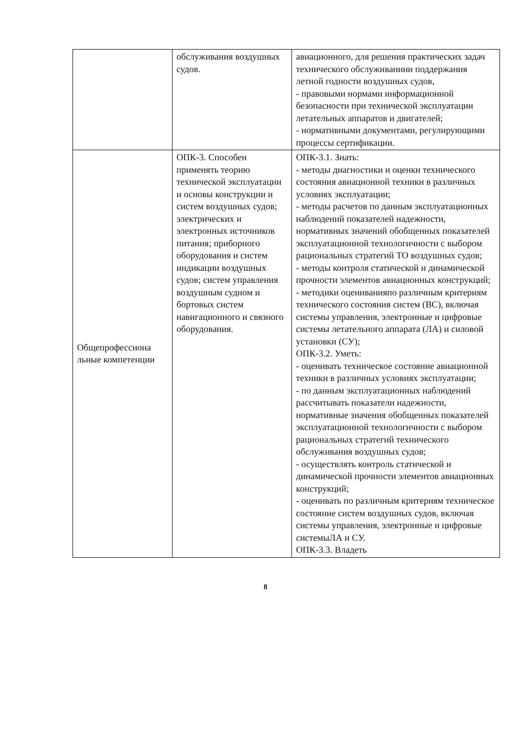| | обслуживания воздушных судов. | авиационного, для решения практических задач технического обслуживаниии поддержания летной годности воздушных судов, - правовыми нормами информационной безопасности при технической эксплуатации летательных аппаратов и двигателей; - нормативными документами, регулирующими процессы сертификации. |
| Общепрофессиона льные компетенции | ОПК-3. Способен применять теорию технической эксплуатации и основы конструкции и систем воздушных судов; электрических и электронных источников питания; приборного оборудования и систем индикации воздушных судов; систем управления воздушным судном и бортовых систем навигационного и связного оборудования. | ОПК-3.1. Знать: - методы диагностики и оценки технического состояния авиационной техники в различных условиях эксплуатации; - методы расчетов по данным эксплуатационных наблюдений показателей надежности, нормативных значений обобщенных показателей эксплуатационной технологичности с выбором рациональных стратегий ТО воздушных судов; - методы контроля статической и динамической прочности элементов авиационных конструкций; - методики оцениванияпо различным критериям технического состояния систем (ВС), включая системы управления, электронные и цифровые системы летательного аппарата (ЛА) и силовой установки (СУ); ОПК-3.2. Уметь: - оценивать техническое состояние авиационной техники в различных условиях эксплуатации; - по данным эксплуатационных наблюдений рассчитывать показатели надежности, нормативные значения обобщенных показателей эксплуатационной технологичности с выбором рациональных стратегий технического обслуживания воздушных судов; - осуществлять контроль статической и динамической прочности элементов авиационных конструкций; - оценивать по различным критериям техническое состояние систем воздушных судов, включая системы управления, электронные и цифровые системыЛА и СУ. ОПК-3.3. Владеть |
8